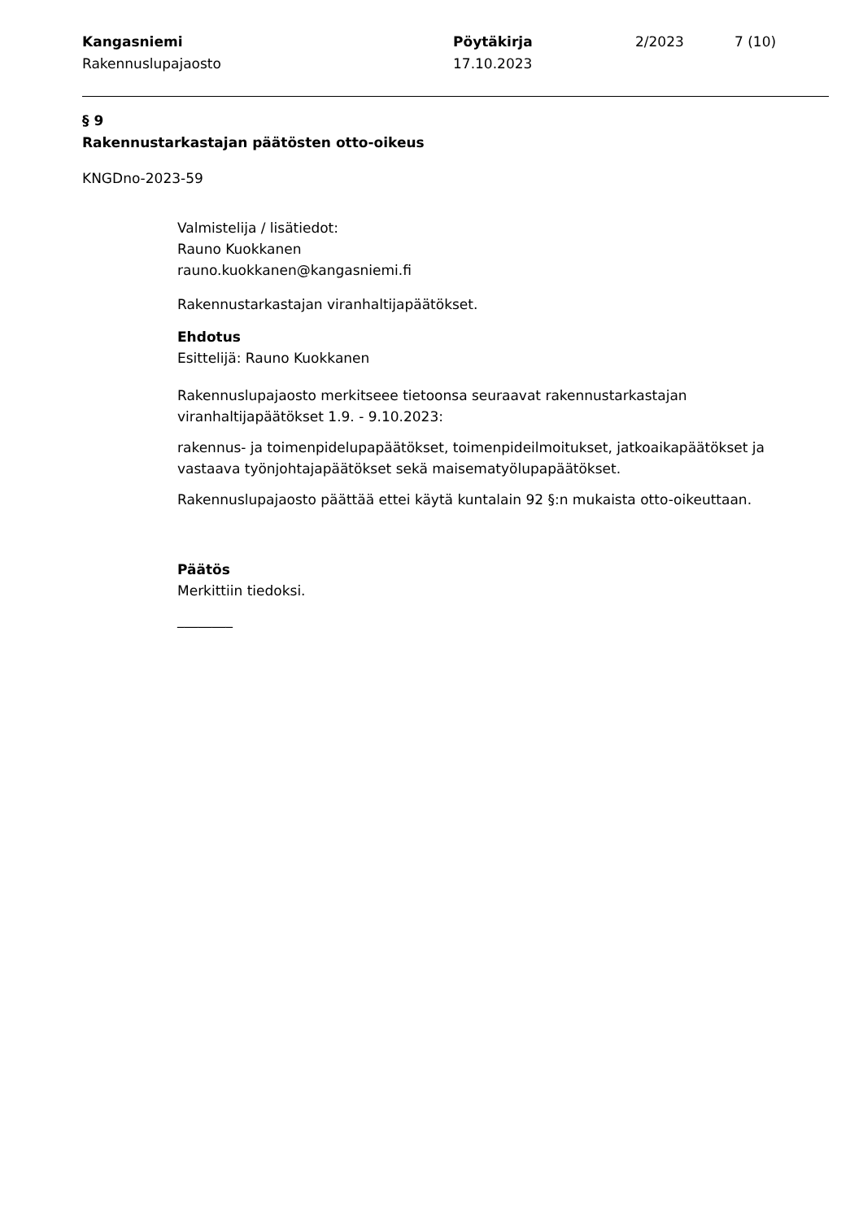Kangasniemi
Rakennuslupajaosto
Pöytäkirja
17.10.2023
2/2023 7 (10)
§ 9
Rakennustarkastajan päätösten otto-oikeus
KNGDno-2023-59
Valmistelija / lisätiedot:
Rauno Kuokkanen
rauno.kuokkanen@kangasniemi.fi
Rakennustarkastajan viranhaltijapäätökset.
Ehdotus
Esittelijä: Rauno Kuokkanen
Rakennuslupajaosto merkitseee tietoonsa seuraavat rakennustarkastajan viranhaltijapäätökset 1.9. - 9.10.2023:
rakennus- ja toimenpidelupapäätökset, toimenpideilmoitukset, jatkoaikapäätökset ja vastaava työnjohtajapäätökset sekä maisematyölupapäätökset.
Rakennuslupajaosto päättää ettei käytä kuntalain 92 §:n mukaista otto-oikeuttaan.
Päätös
Merkittiin tiedoksi.
________